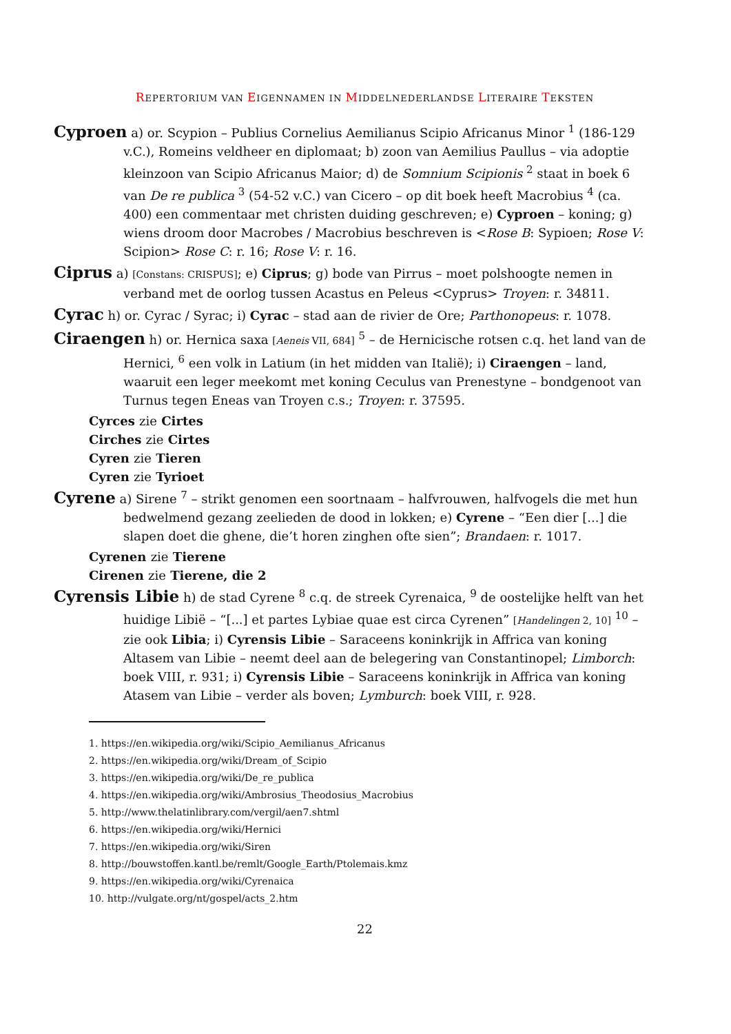REPERTORIUM VAN EIGENNAMEN IN MIDDELNEDERLANDSE LITERAIRE TEKSTEN
Cyproen a) or. Scypion – Publius Cornelius Aemilianus Scipio Africanus Minor <sup>1</sup> (186-129 v.C.), Romeins veldheer en diplomaat; b) zoon van Aemilius Paullus – via adoptie kleinzoon van Scipio Africanus Maior; d) de Somnium Scipionis <sup>2</sup> staat in boek 6 van De re publica <sup>3</sup> (54-52 v.C.) van Cicero – op dit boek heeft Macrobius <sup>4</sup> (ca. 400) een commentaar met christen duiding geschreven; e) Cyproen – koning; g) wiens droom door Macrobes / Macrobius beschreven is <Rose B: Sypioen; Rose V: Scipion> Rose C: r. 16; Rose V: r. 16.
Ciprus a) [Constans: CRISPUS]; e) Ciprus; g) bode van Pirrus – moet polshoogte nemen in verband met de oorlog tussen Acastus en Peleus <Cyprus> Troyen: r. 34811.
Cyrac h) or. Cyrac / Syrac; i) Cyrac – stad aan de rivier de Ore; Parthonopeus: r. 1078.
Ciraengen h) or. Hernica saxa [Aeneis VII, 684] <sup>5</sup> – de Hernicische rotsen c.q. het land van de Hernici, <sup>6</sup> een volk in Latium (in het midden van Italië); i) Ciraengen – land, waaruit een leger meekomt met koning Ceculus van Prenestyne – bondgenoot van Turnus tegen Eneas van Troyen c.s.; Troyen: r. 37595.
Cyrces zie Cirtes
Cirches zie Cirtes
Cyren zie Tieren
Cyren zie Tyrioet
Cyrene a) Sirene <sup>7</sup> – strikt genomen een soortnaam – halfvrouwen, halfvogels die met hun bedwelmend gezang zeelieden de dood in lokken; e) Cyrene – “Een dier [...] die slapen doet die ghene, die’t horen zinghen ofte sien”; Brandaen: r. 1017.
Cyrenen zie Tierene
Cirenen zie Tierene, die 2
Cyrensis Libie h) de stad Cyrene <sup>8</sup> c.q. de streek Cyrenaica, <sup>9</sup> de oostelijke helft van het huidige Libië – “[...] et partes Lybiae quae est circa Cyrenen” [Handelingen 2, 10] <sup>10</sup> – zie ook Libia; i) Cyrensis Libie – Saraceens koninkrijk in Affrica van koning Altasem van Libie – neemt deel aan de belegering van Constantinopel; Limborch: boek VIII, r. 931; i) Cyrensis Libie – Saraceens koninkrijk in Affrica van koning Atasem van Libie – verder als boven; Lymburch: boek VIII, r. 928.
1. https://en.wikipedia.org/wiki/Scipio_Aemilianus_Africanus
2. https://en.wikipedia.org/wiki/Dream_of_Scipio
3. https://en.wikipedia.org/wiki/De_re_publica
4. https://en.wikipedia.org/wiki/Ambrosius_Theodosius_Macrobius
5. http://www.thelatinlibrary.com/vergil/aen7.shtml
6. https://en.wikipedia.org/wiki/Hernici
7. https://en.wikipedia.org/wiki/Siren
8. http://bouwstoffen.kantl.be/remlt/Google_Earth/Ptolemais.kmz
9. https://en.wikipedia.org/wiki/Cyrenaica
10. http://vulgate.org/nt/gospel/acts_2.htm
22